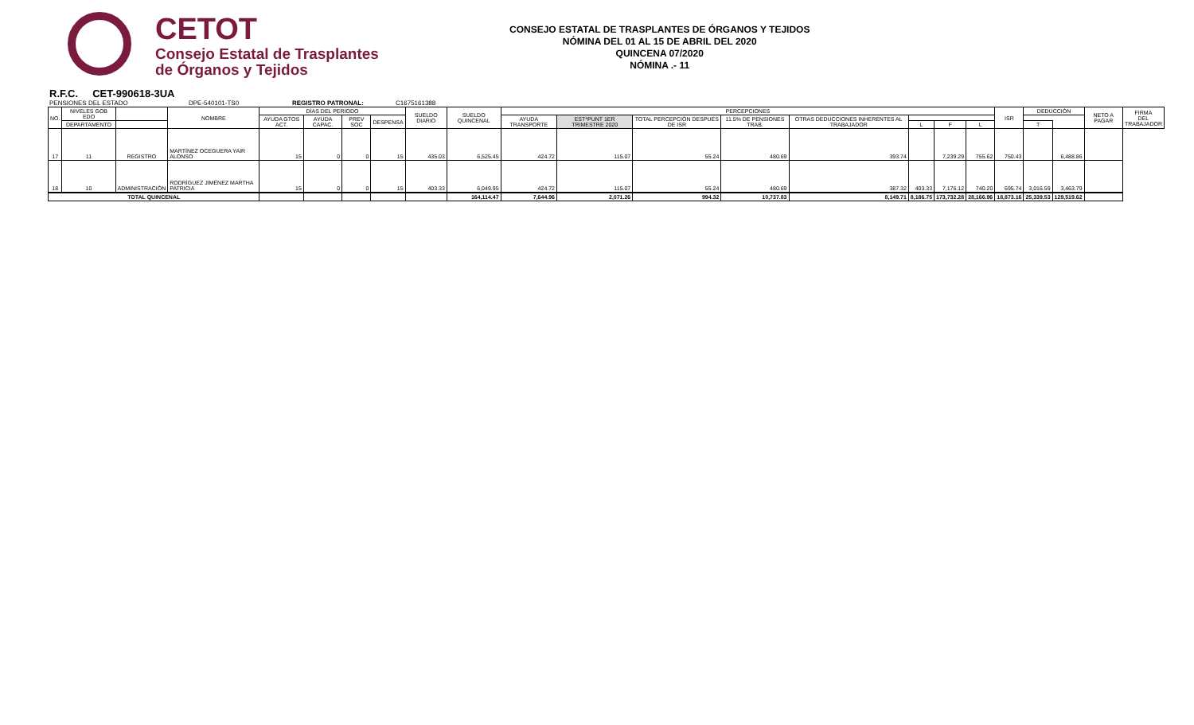CETOT
Consejo Estatal de Trasplantes
de Órganos y Tejidos
CONSEJO ESTATAL DE TRASPLANTES DE ÓRGANOS Y TEJIDOS
NÓMINA DEL 01 AL 15 DE ABRIL DEL 2020
QUINCENA 07/2020
NÓMINA .- 11
R.F.C. CET-990618-3UA
PENSIONES DEL ESTADO DPE-540101-TS0 REGISTRO PATRONAL: C1675161388
| NO. | NIVELES GOB EDO | | NOMBRE | DÍAS DEL PERIODO | | | | SUELDO DIARIO | SUELDO QUINCENAL | PERCEPCIONES | | | | | | | | ISR | DEDUCCIÓN | | NETO A PAGAR | FIRMA DEL TRABAJADOR |
| --- | --- | --- | --- | --- | --- | --- | --- | --- | --- | --- | --- | --- | --- | --- | --- | --- | --- | --- | --- | --- | --- | --- |
| | | | | AYUDA GTOS ACT. | AYUDA CAPAC. | PREV SOC | DESPENSA | | | AYUDA TRANSPORTE | EST*PUNT 1ER TRIMESTRE 2020 | TOTAL PERCEPCIÓN DESPUES DE ISR | 11.5% DE PENSIONES TRAB. | OTRAS DEDUCCIONES INHERENTES AL TRABAJADOR | | | | | | | | |
| | DEPARTAMENTO | | | | | | | | | | | | | | L | F | L | | T | | | |
| 17 | 11 | REGISTRO | MARTÍNEZ OCEGUERA YAIR ALONSO | 15 | 0 | 0 | 15 | 435.03 | 6,525.45 | 424.72 | 115.07 | 55.24 | 480.69 | 393.74 | | 7,239.29 | 755.62 | 750.43 | | 6,488.86 | | |
| 18 | 10 | ADMINISTRACIÓN | RODRÍGUEZ JIMÉNEZ MARTHA PATRICIA | 15 | 0 | 0 | 15 | 403.33 | 6,049.95 | 424.72 | 115.07 | 55.24 | 480.69 | 387.32 | 403.33 | 7,176.12 | 740.20 | 695.74 | 3,016.59 | 3,463.79 | | |
| TOTAL QUINCENAL | | | | | | | | | 164,114.47 | 7,644.96 | 2,071.26 | 994.32 | 10,737.83 | 8,149.71 | 8,186.75 | 173,732.28 | 28,166.96 | 18,873.16 | 25,339.53 | 129,519.62 | | |